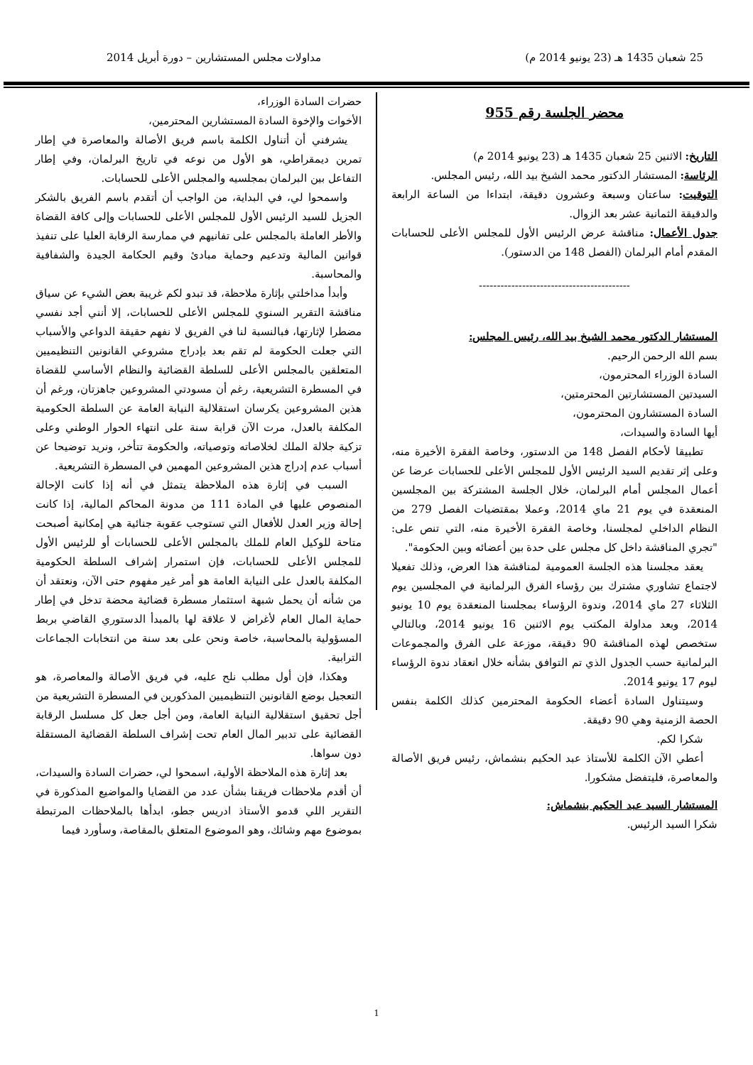25 شعبان 1435 هـ (23 يونيو 2014 م) مداولات مجلس المستشارين – دورة أبريل 2014
محضر الجلسة رقم 955
التاريخ: الاثنين 25 شعبان 1435 هـ (23 يونيو 2014 م)
الرئاسة: المستشار الدكتور محمد الشيخ بيد الله، رئيس المجلس.
التوقيت: ساعتان وسبعة وعشرون دقيقة، ابتداءا من الساعة الرابعة والدقيقة الثمانية عشر بعد الزوال.
جدول الأعمال: مناقشة عرض الرئيس الأول للمجلس الأعلى للحسابات المقدم أمام البرلمان (الفصل 148 من الدستور).
------------------------------------------
المستشار الدكتور محمد الشيخ بيد الله، رئيس المجلس:
بسم الله الرحمن الرحيم.
السادة الوزراء المحترمون،
السيدتين المستشارتين المحترمتين،
السادة المستشارون المحترمون،
أيها السادة والسيدات،
تطبيقا لأحكام الفصل 148 من الدستور، وخاصة الفقرة الأخيرة منه، وعلى إثر تقديم السيد الرئيس الأول للمجلس الأعلى للحسابات عرضا عن أعمال المجلس أمام البرلمان، خلال الجلسة المشتركة بين المجلسين المنعقدة في يوم 21 ماي 2014، وعملا بمقتضيات الفصل 279 من النظام الداخلي لمجلسنا، وخاصة الفقرة الأخيرة منه، التي تنص على: "تجري المناقشة داخل كل مجلس على حدة بين أعضائه وبين الحكومة".
يعقد مجلسنا هذه الجلسة العمومية لمناقشة هذا العرض، وذلك تفعيلا لاجتماع تشاوري مشترك بين رؤساء الفرق البرلمانية في المجلسين يوم الثلاثاء 27 ماي 2014، وندوة الرؤساء بمجلسنا المنعقدة يوم 10 يونيو 2014، وبعد مداولة المكتب يوم الاثنين 16 يونيو 2014، وبالتالي ستخصص لهذه المناقشة 90 دقيقة، موزعة على الفرق والمجموعات البرلمانية حسب الجدول الذي تم التوافق بشأنه خلال انعقاد ندوة الرؤساء ليوم 17 يونيو 2014.
وسيتناول السادة أعضاء الحكومة المحترمين كذلك الكلمة بنفس الحصة الزمنية وهي 90 دقيقة.
شكرا لكم.
أعطي الآن الكلمة للأستاذ عبد الحكيم بنشماش، رئيس فريق الأصالة والمعاصرة، فليتفضل مشكورا.
المستشار السيد عبد الحكيم بنشماش:
شكرا السيد الرئيس.
حضرات السادة الوزراء،
الأخوات والإخوة السادة المستشارين المحترمين،
يشرفني أن أتناول الكلمة باسم فريق الأصالة والمعاصرة في إطار تمرين ديمقراطي، هو الأول من نوعه في تاريخ البرلمان، وفي إطار التفاعل بين البرلمان بمجلسيه والمجلس الأعلى للحسابات.
واسمحوا لي، في البداية، من الواجب أن أتقدم باسم الفريق بالشكر الجزيل للسيد الرئيس الأول للمجلس الأعلى للحسابات وإلى كافة القضاة والأطر العاملة بالمجلس على تفانيهم في ممارسة الرقابة العليا على تنفيذ قوانين المالية وتدعيم وحماية مبادئ وقيم الحكامة الجيدة والشفافية والمحاسبة.
وأبدأ مداخلتي بإثارة ملاحظة، قد تبدو لكم غريبة بعض الشيء عن سياق مناقشة التقرير السنوي للمجلس الأعلى للحسابات، إلا أنني أجد نفسي مضطرا لإثارتها، فبالنسبة لنا في الفريق لا نفهم حقيقة الدواعي والأسباب التي جعلت الحكومة لم تقم بعد بإدراج مشروعي القانونين التنظيميين المتعلقين بالمجلس الأعلى للسلطة القضائية والنظام الأساسي للقضاة في المسطرة التشريعية، رغم أن مسودتي المشروعين جاهزتان، ورغم أن هذين المشروعين يكرسان استقلالية النيابة العامة عن السلطة الحكومية المكلفة بالعدل، مرت الآن قرابة سنة على انتهاء الحوار الوطني وعلى تزكية جلالة الملك لخلاصاته وتوصياته، والحكومة تتأخر، ونريد توضيحا عن أسباب عدم إدراج هذين المشروعين المهمين في المسطرة التشريعية.
السبب في إثارة هذه الملاحظة يتمثل في أنه إذا كانت الإحالة المنصوص عليها في المادة 111 من مدونة المحاكم المالية، إذا كانت إحالة وزير العدل للأفعال التي تستوجب عقوبة جنائية هي إمكانية أصبحت متاحة للوكيل العام للملك بالمجلس الأعلى للحسابات أو للرئيس الأول للمجلس الأعلى للحسابات، فإن استمرار إشراف السلطة الحكومية المكلفة بالعدل على النيابة العامة هو أمر غير مفهوم حتى الآن، ونعتقد أن من شأنه أن يحمل شبهة استثمار مسطرة قضائية محضة تدخل في إطار حماية المال العام لأغراض لا علاقة لها بالمبدأ الدستوري القاضي بربط المسؤولية بالمحاسبة، خاصة ونحن على بعد سنة من انتخابات الجماعات الترابية.
وهكذا، فإن أول مطلب نلح عليه، في فريق الأصالة والمعاصرة، هو التعجيل بوضع القانونين التنظيميين المذكورين في المسطرة التشريعية من أجل تحقيق استقلالية النيابة العامة، ومن أجل جعل كل مسلسل الرقابة القضائية على تدبير المال العام تحت إشراف السلطة القضائية المستقلة دون سواها.
بعد إثارة هذه الملاحظة الأولية، اسمحوا لي، حضرات السادة والسيدات، أن أقدم ملاحظات فريقنا بشأن عدد من القضايا والمواضيع المذكورة في التقرير اللي قدمو الأستاذ ادريس جطو، ابدأها بالملاحظات المرتبطة بموضوع مهم وشائك، وهو الموضوع المتعلق بالمقاصة، وسأورد فيما
1